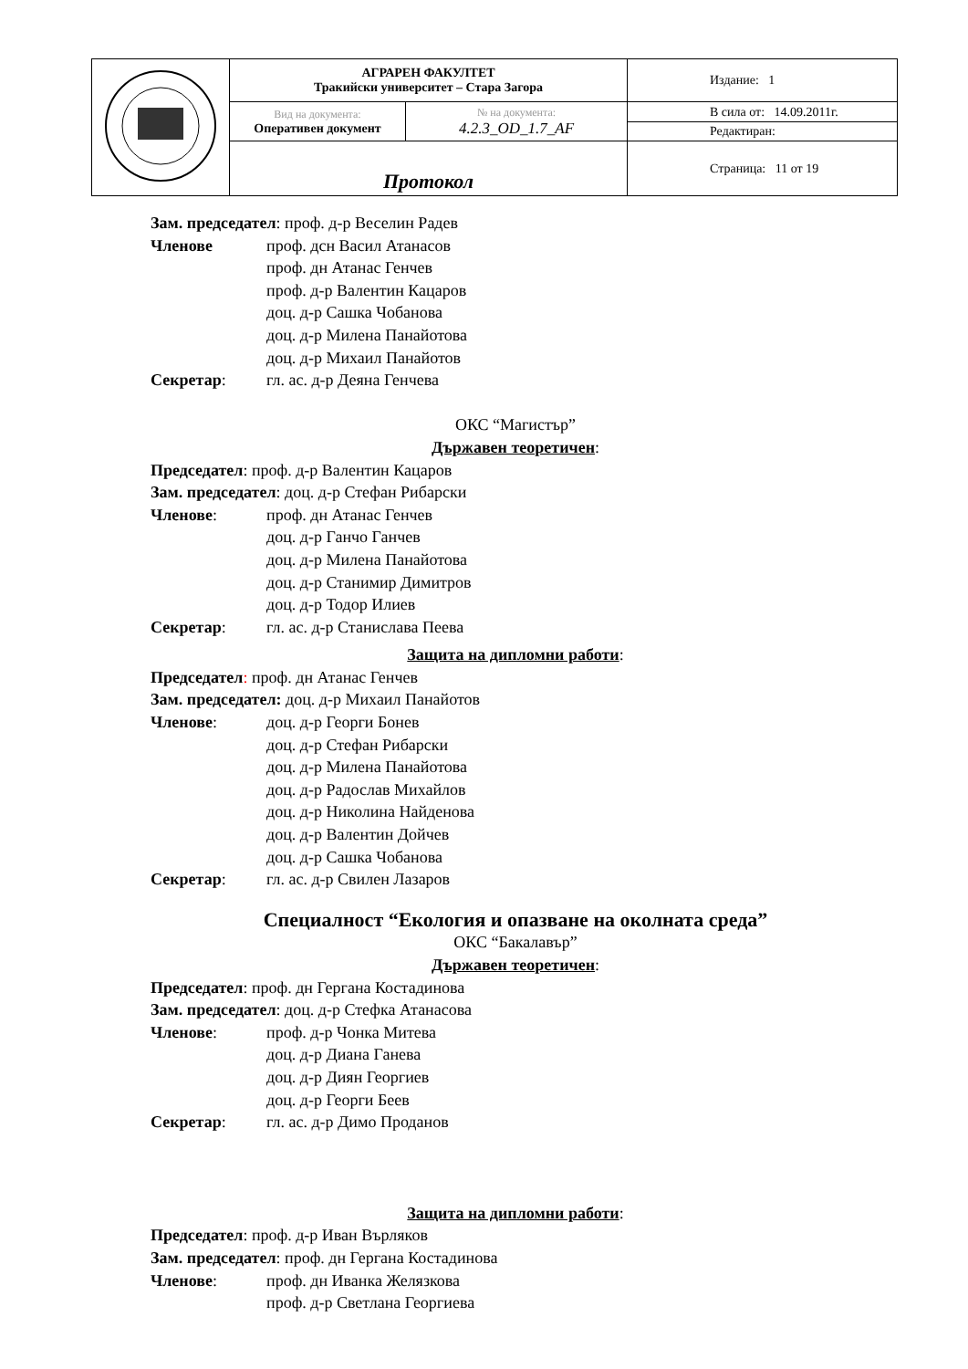| | АГРАРЕН ФАКУЛТЕТ Тракийски университет – Стара Загора | | Издание: 1 |
| | Вид на документа: Оперативен документ | № на документа: 4.2.3_OD_1.7_AF | В сила от: 14.09.2011г. |
| | | | Редактиран: |
| | Протокол | | Страница: 11 от 19 |
Зам. председател: проф. д-р Веселин Радев
Членове проф. дсн Васил Атанасов
проф. дн Атанас Генчев
проф. д-р Валентин Кацаров
доц. д-р Сашка Чобанова
доц. д-р Милена Панайотова
доц. д-р Михаил Панайотов
Секретар: гл. ас. д-р Деяна Генчева
ОКС “Магистър”
Държавен теоретичен:
Председател: проф. д-р Валентин Кацаров
Зам. председател: доц. д-р Стефан Рибарски
Членове: проф. дн Атанас Генчев
доц. д-р Ганчо Ганчев
доц. д-р Милена Панайотова
доц. д-р Станимир Димитров
доц. д-р Тодор Илиев
Секретар: гл. ас. д-р Станислава Пеева
Защита на дипломни работи:
Председател: проф. дн Атанас Генчев
Зам. председател: доц. д-р Михаил Панайотов
Членове: доц. д-р Георги Бонев
доц. д-р Стефан Рибарски
доц. д-р Милена Панайотова
доц. д-р Радослав Михайлов
доц. д-р Николина Найденова
доц. д-р Валентин Дойчев
доц. д-р Сашка Чобанова
Секретар: гл. ас. д-р Свилен Лазаров
Специалност “Екология и опазване на околната среда”
ОКС “Бакалавър”
Държавен теоретичен:
Председател: проф. дн Гергана Костадинова
Зам. председател: доц. д-р Стефка Атанасова
Членове: проф. д-р Чонка Митева
доц. д-р Диана Ганева
доц. д-р Диян Георгиев
доц. д-р Георги Беев
Секретар: гл. ас. д-р Димо Проданов
Защита на дипломни работи:
Председател: проф. д-р Иван Върляков
Зам. председател: проф. дн Гергана Костадинова
Членове: проф. дн Иванка Желязкова
проф. д-р Светлана Георгиева